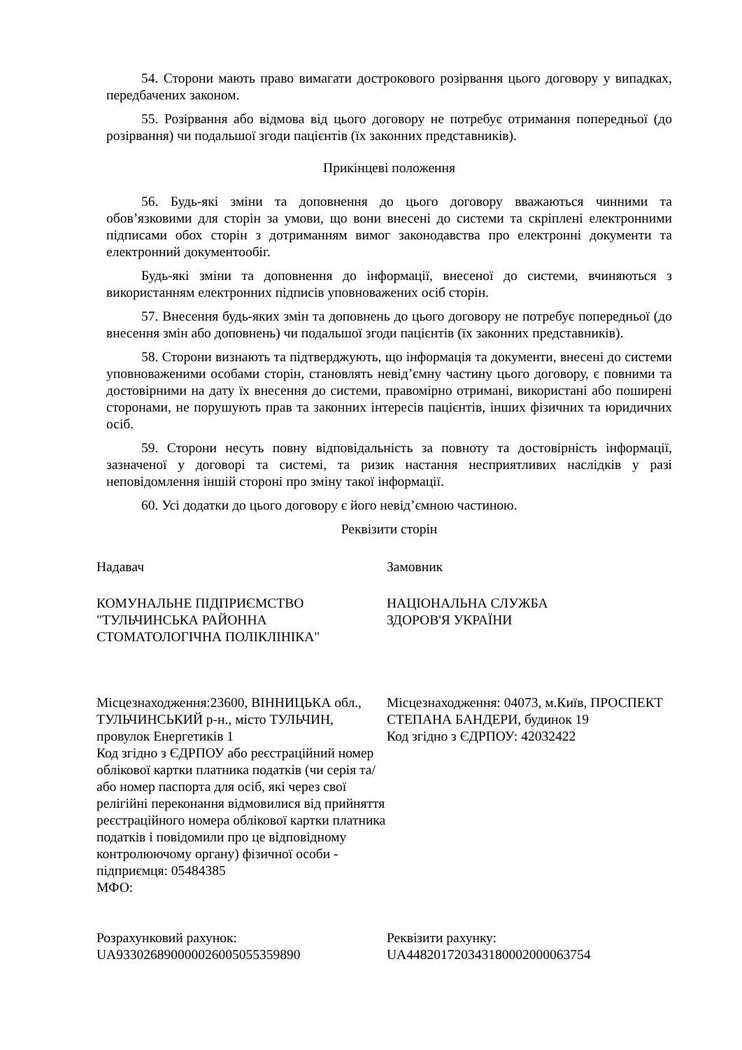54. Сторони мають право вимагати дострокового розірвання цього договору у випадках, передбачених законом.
55. Розірвання або відмова від цього договору не потребує отримання попередньої (до розірвання) чи подальшої згоди пацієнтів (їх законних представників).
Прикінцеві положення
56. Будь-які зміни та доповнення до цього договору вважаються чинними та обов’язковими для сторін за умови, що вони внесені до системи та скріплені електронними підписами обох сторін з дотриманням вимог законодавства про електронні документи та електронний документообіг.
Будь-які зміни та доповнення до інформації, внесеної до системи, вчиняються з використанням електронних підписів уповноважених осіб сторін.
57. Внесення будь-яких змін та доповнень до цього договору не потребує попередньої (до внесення змін або доповнень) чи подальшої згоди пацієнтів (їх законних представників).
58. Сторони визнають та підтверджують, що інформація та документи, внесені до системи уповноваженими особами сторін, становлять невід’ємну частину цього договору, є повними та достовірними на дату їх внесення до системи, правомірно отримані, використані або поширені сторонами, не порушують прав та законних інтересів пацієнтів, інших фізичних та юридичних осіб.
59. Сторони несуть повну відповідальність за повноту та достовірність інформації, зазначеної у договорі та системі, та ризик настання несприятливих наслідків у разі неповідомлення іншій стороні про зміну такої інформації.
60. Усі додатки до цього договору є його невід’ємною частиною.
Реквізити сторін
| Надавач | Замовник |
| КОМУНАЛЬНЕ ПІДПРИЄМСТВО "ТУЛЬЧИНСЬКА РАЙОННА СТОМАТОЛОГІЧНА ПОЛІКЛІНІКА" | НАЦІОНАЛЬНА СЛУЖБА ЗДОРОВ'Я УКРАЇНИ |
| Місцезнаходження:23600, ВІННИЦЬКА обл., ТУЛЬЧИНСЬКИЙ р-н., місто ТУЛЬЧИН, провулок Енергетиків 1 Код згідно з ЄДРПОУ або реєстраційний номер облікової картки платника податків (чи серія та/або номер паспорта для осіб, які через свої релігійні переконання відмовилися від прийняття реєстраційного номера облікової картки платника податків і повідомили про це відповідному контролюючому органу) фізичної особи - підприємця: 05484385 МФО: | Місцезнаходження: 04073, м.Київ, ПРОСПЕКТ СТЕПАНА БАНДЕРИ, будинок 19 Код згідно з ЄДРПОУ: 42032422 |
| Розрахунковий рахунок: UA933026890000026005055359890 | Реквізити рахунку: UA448201720343180002000063754 |